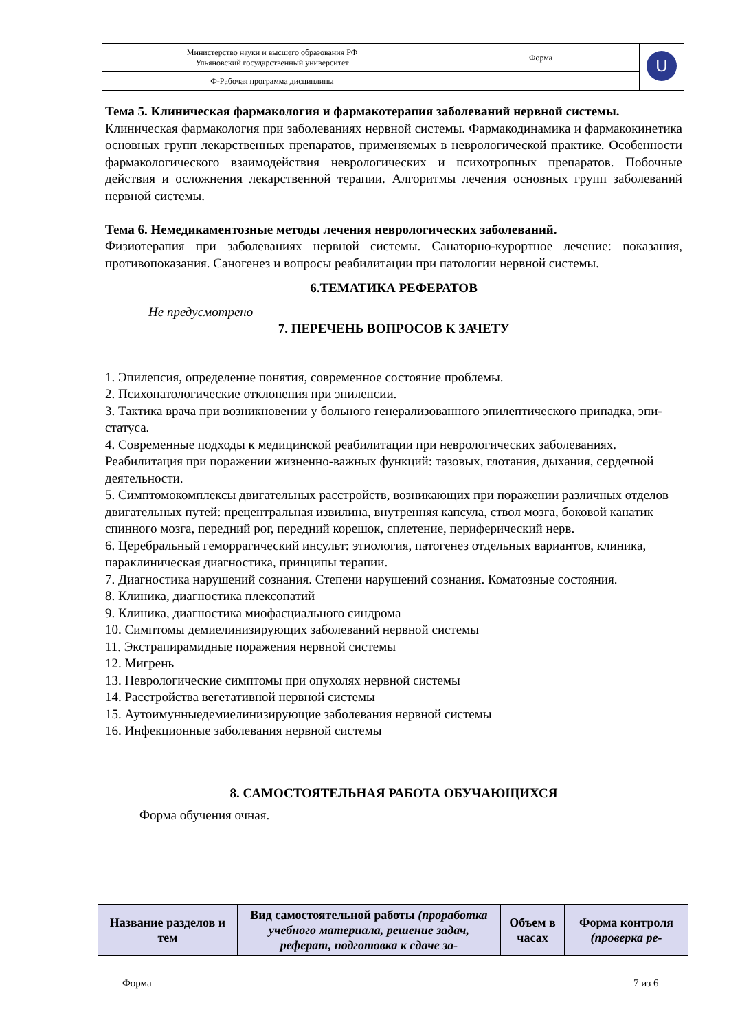| Министерство науки и высшего образования РФ Ульяновский государственный университет | Форма | U |
| Ф-Рабочая программа дисциплины | | |
Тема 5. Клиническая фармакология и фармакотерапия заболеваний нервной системы.
Клиническая фармакология при заболеваниях нервной системы. Фармакодинамика и фармакокинетика основных групп лекарственных препаратов, применяемых в неврологической практике. Особенности фармакологического взаимодействия неврологических и психотропных препаратов. Побочные действия и осложнения лекарственной терапии. Алгоритмы лечения основных групп заболеваний нервной системы.
Тема 6. Немедикаментозные методы лечения неврологических заболеваний.
Физиотерапия при заболеваниях нервной системы. Санаторно-курортное лечение: показания, противопоказания. Саногенез и вопросы реабилитации при патологии нервной системы.
6.ТЕМАТИКА РЕФЕРАТОВ
Не предусмотрено
7. ПЕРЕЧЕНЬ ВОПРОСОВ К ЗАЧЕТУ
1. Эпилепсия, определение понятия, современное состояние проблемы.
2. Психопатологические отклонения при эпилепсии.
3. Тактика врача при возникновении у больного генерализованного эпилептического припадка, эпи-статуса.
4. Современные подходы к медицинской реабилитации при неврологических заболеваниях. Реабилитация при поражении жизненно-важных функций: тазовых, глотания, дыхания, сердечной деятельности.
5. Симптомокомплексы двигательных расстройств, возникающих при поражении различных отделов двигательных путей: прецентральная извилина, внутренняя капсула, ствол мозга, боковой канатик спинного мозга, передний рог, передний корешок, сплетение, периферический нерв.
6. Церебральный геморрагический инсульт: этиология, патогенез отдельных вариантов, клиника, параклиническая диагностика, принципы терапии.
7. Диагностика нарушений сознания. Степени нарушений сознания. Коматозные состояния.
8. Клиника, диагностика плексопатий
9. Клиника, диагностика миофасциального синдрома
10. Симптомы демиелинизирующих заболеваний нервной системы
11. Экстрапирамидные поражения нервной системы
12. Мигрень
13. Неврологические симптомы при опухолях нервной системы
14. Расстройства вегетативной нервной системы
15. Аутоимунныедемиелинизирующие заболевания нервной системы
16. Инфекционные заболевания нервной системы
8. САМОСТОЯТЕЛЬНАЯ РАБОТА ОБУЧАЮЩИХСЯ
Форма обучения очная.
| Название разделов и тем | Вид самостоятельной работы (проработка учебного материала, решение задач, реферат, подготовка к сдаче за- | Объем в часах | Форма контроля (проверка ре- |
| --- | --- | --- | --- |
Форма 7 из 6